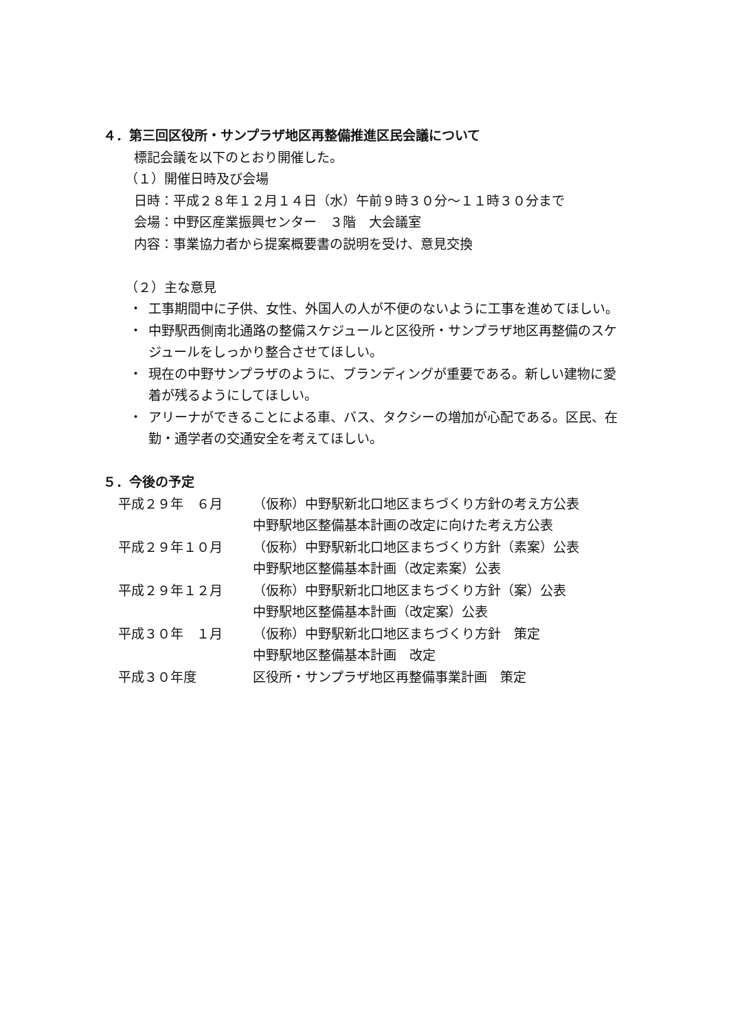４．第三回区役所・サンプラザ地区再整備推進区民会議について
標記会議を以下のとおり開催した。
（１）開催日時及び会場
日時：平成２８年１２月１４日（水）午前９時３０分～１１時３０分まで
会場：中野区産業振興センター　３階　大会議室
内容：事業協力者から提案概要書の説明を受け、意見交換
（２）主な意見
・ 工事期間中に子供、女性、外国人の人が不便のないように工事を進めてほしい。
・ 中野駅西側南北通路の整備スケジュールと区役所・サンプラザ地区再整備のスケジュールをしっかり整合させてほしい。
・ 現在の中野サンプラザのように、ブランディングが重要である。新しい建物に愛着が残るようにしてほしい。
・ アリーナができることによる車、バス、タクシーの増加が心配である。区民、在勤・通学者の交通安全を考えてほしい。
５．今後の予定
| 平成２９年 ６月 | （仮称）中野駅新北口地区まちづくり方針の考え方公表 中野駅地区整備基本計画の改定に向けた考え方公表 |
| 平成２９年１０月 | （仮称）中野駅新北口地区まちづくり方針（素案）公表 中野駅地区整備基本計画（改定素案）公表 |
| 平成２９年１２月 | （仮称）中野駅新北口地区まちづくり方針（案）公表 中野駅地区整備基本計画（改定案）公表 |
| 平成３０年 １月 | （仮称）中野駅新北口地区まちづくり方針 策定 中野駅地区整備基本計画 改定 |
| 平成３０年度 | 区役所・サンプラザ地区再整備事業計画 策定 |